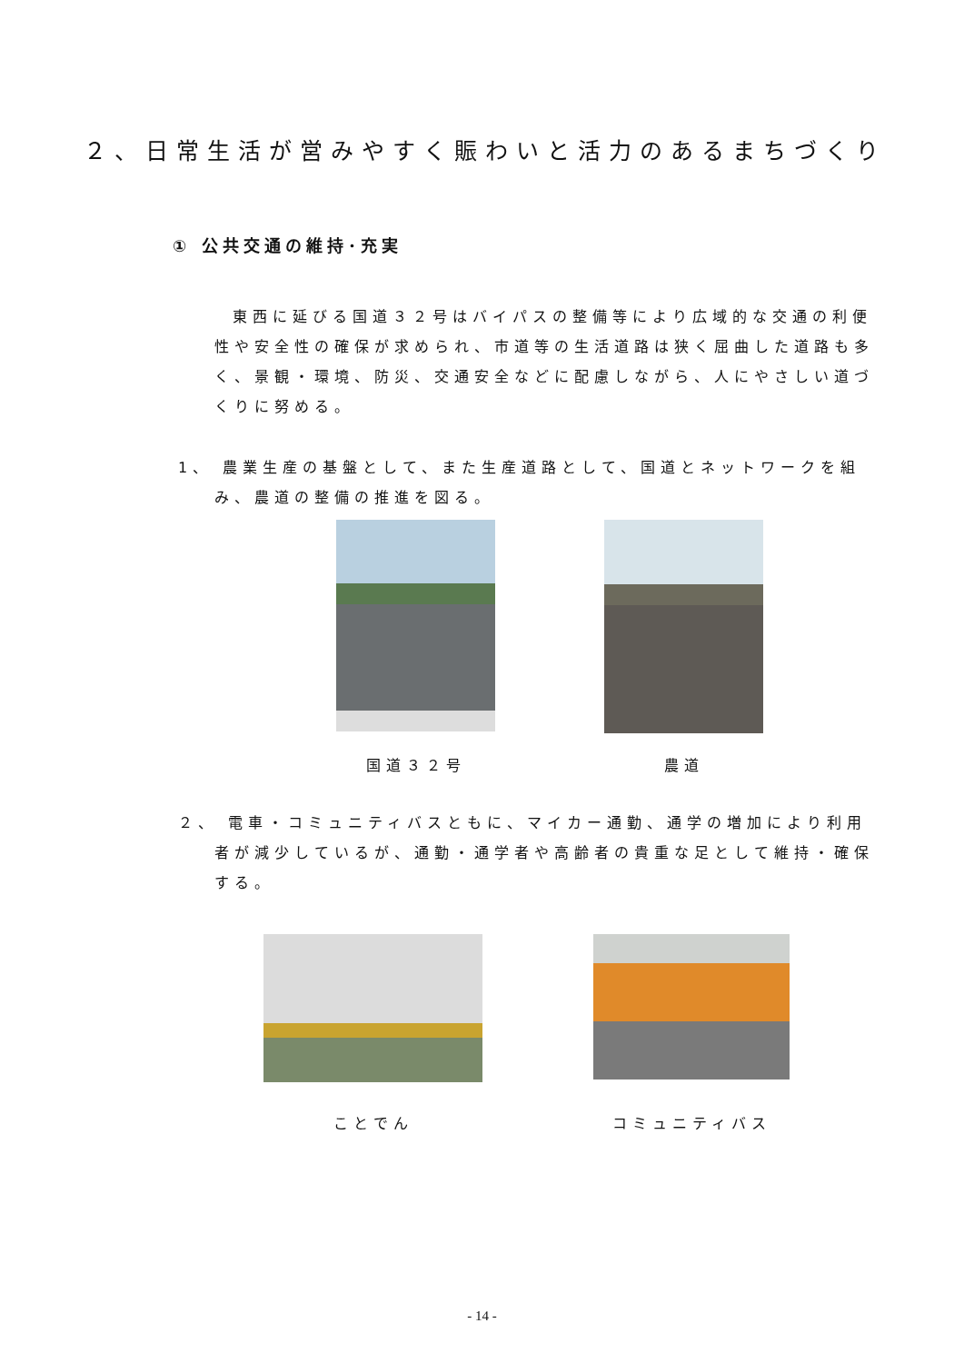２、日常生活が営みやすく賑わいと活力のあるまちづくり
① 公共交通の維持･充実
東西に延びる国道３２号はバイパスの整備等により広域的な交通の利便性や安全性の確保が求められ、市道等の生活道路は狭く屈曲した道路も多く、景観・環境、防災、交通安全などに配慮しながら、人にやさしい道づくりに努める。
1、 農業生産の基盤として、また生産道路として、国道とネットワークを組み、農道の整備の推進を図る。
国道３２号 農道
２、 電車・コミュニティバスともに、マイカー通勤、通学の増加により利用者が減少しているが、通勤・通学者や高齢者の貴重な足として維持・確保する。
ことでん コミュニティバス
- 14 -